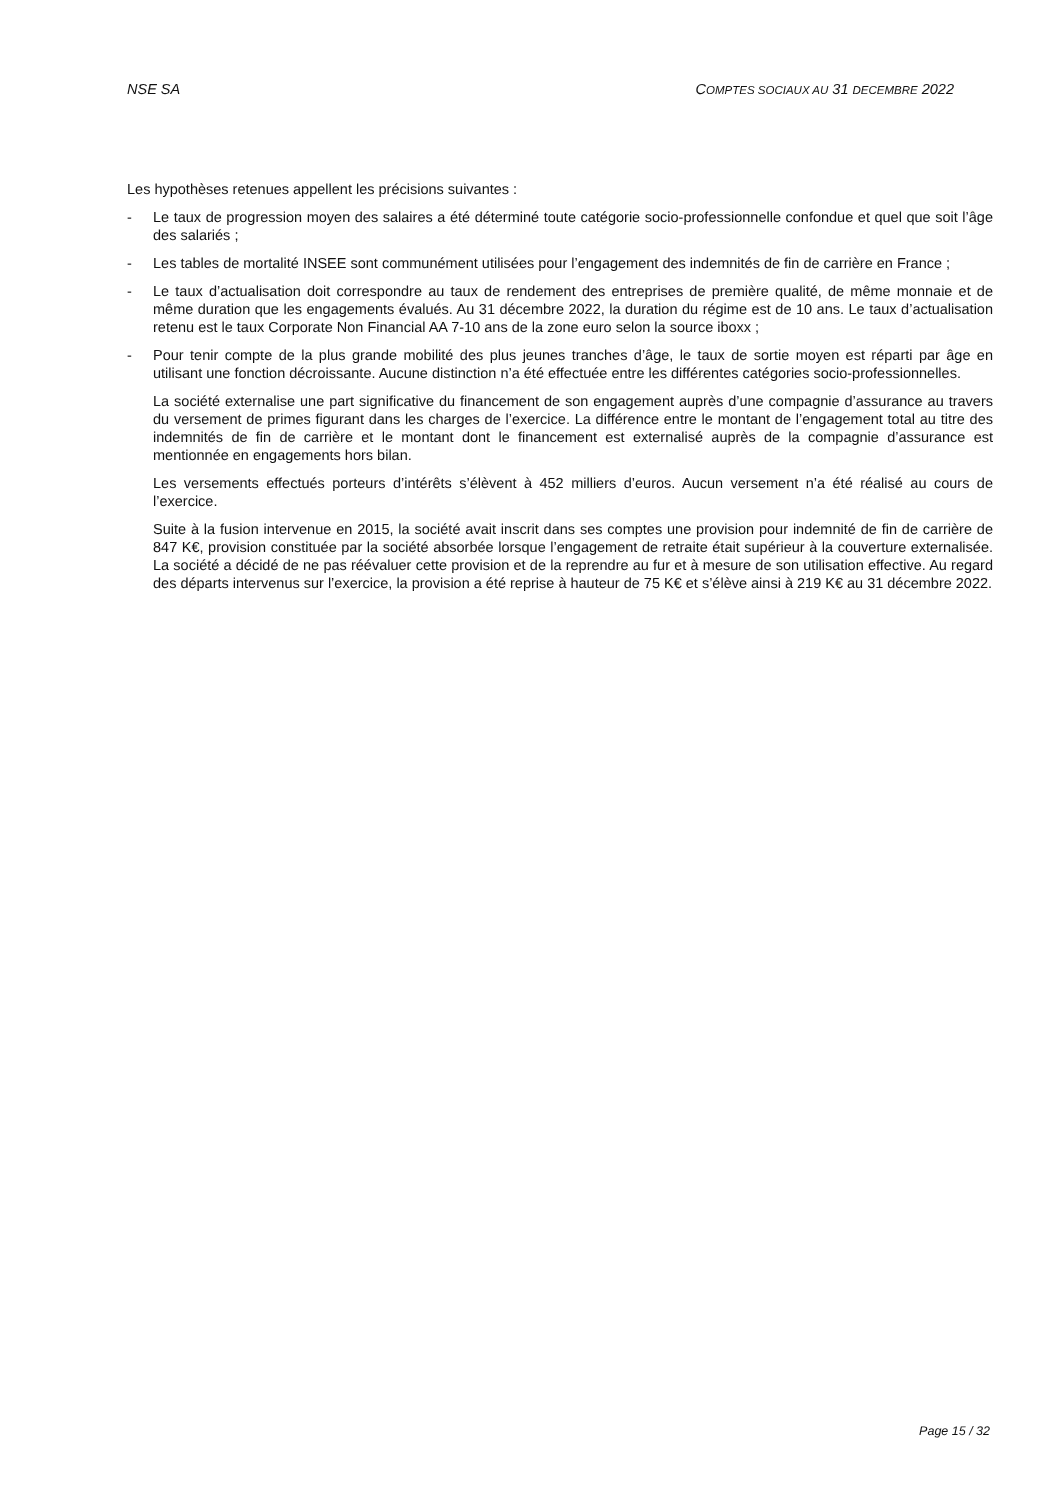NSE SA COMPTES SOCIAUX AU 31 DECEMBRE 2022
Les hypothèses retenues appellent les précisions suivantes :
- Le taux de progression moyen des salaires a été déterminé toute catégorie socio-professionnelle confondue et quel que soit l’âge des salariés ;
- Les tables de mortalité INSEE sont communément utilisées pour l’engagement des indemnités de fin de carrière en France ;
- Le taux d’actualisation doit correspondre au taux de rendement des entreprises de première qualité, de même monnaie et de même duration que les engagements évalués. Au 31 décembre 2022, la duration du régime est de 10 ans. Le taux d’actualisation retenu est le taux Corporate Non Financial AA 7-10 ans de la zone euro selon la source iboxx ;
- Pour tenir compte de la plus grande mobilité des plus jeunes tranches d’âge, le taux de sortie moyen est réparti par âge en utilisant une fonction décroissante. Aucune distinction n’a été effectuée entre les différentes catégories socio-professionnelles.
La société externalise une part significative du financement de son engagement auprès d’une compagnie d’assurance au travers du versement de primes figurant dans les charges de l’exercice. La différence entre le montant de l’engagement total au titre des indemnités de fin de carrière et le montant dont le financement est externalisé auprès de la compagnie d’assurance est mentionnée en engagements hors bilan.
Les versements effectués porteurs d’intérêts s’élèvent à 452 milliers d’euros. Aucun versement n’a été réalisé au cours de l’exercice.
Suite à la fusion intervenue en 2015, la société avait inscrit dans ses comptes une provision pour indemnité de fin de carrière de 847 K€, provision constituée par la société absorbée lorsque l’engagement de retraite était supérieur à la couverture externalisée. La société a décidé de ne pas réévaluer cette provision et de la reprendre au fur et à mesure de son utilisation effective. Au regard des départs intervenus sur l’exercice, la provision a été reprise à hauteur de 75 K€ et s’élève ainsi à 219 K€ au 31 décembre 2022.
Page 15 / 32